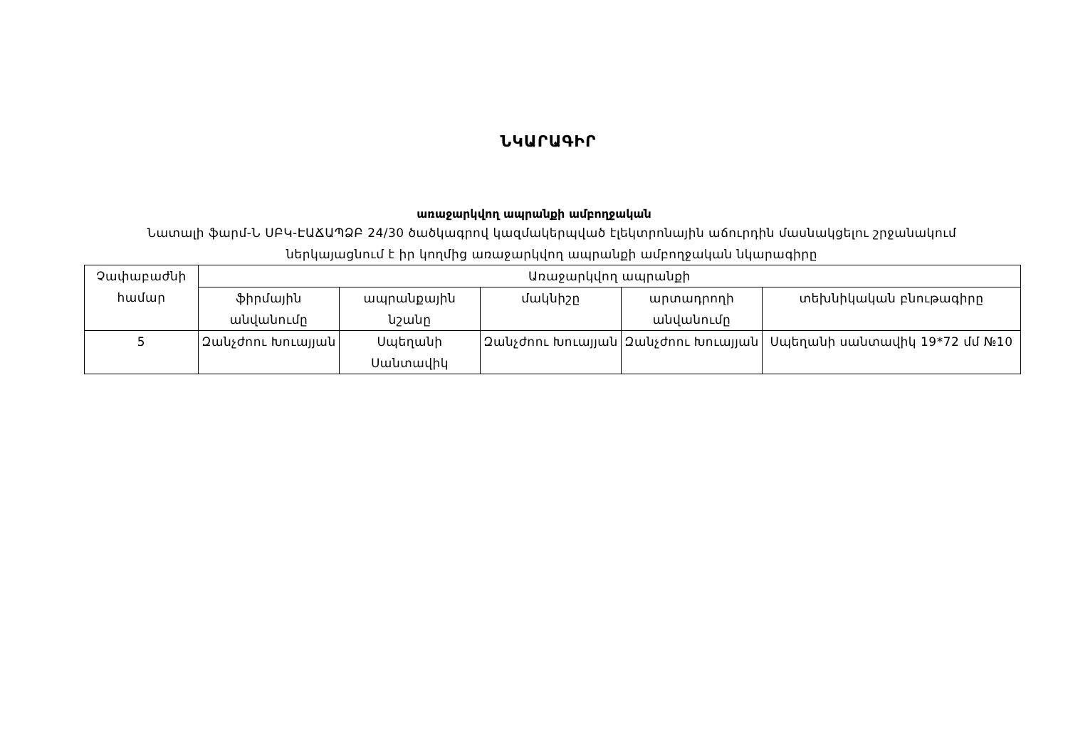ՆԿԱՐԱԳԻՐ
առաջարկվող ապրանքի ամբողջական
Նատալի ֆարմ-Ն ՍԲԿ-ԷԱՃԱՊՁԲ 24/30 ծածկագրով կազմակերպված էլեկտրոնային աճուրդին մասնակցելու շրջանակում ներկայացնում է իր կողմից առաջարկվող ապրանքի ամբողջական նկարագիրը
| Չափաբաժնի համար | Առաջարկվող ապրանքի | | | | |
| --- | --- | --- | --- | --- | --- |
| | ֆիրմային անվանումը | ապրանքային նշանը | մակնիշը | արտադրողի անվանումը | տեխնիկական բնութագիրը |
| 5 | Զանչժոու Խուայյան | Սպեղանի Սանտավիկ | Զանչժոու Խուայյան | Զանչժոու Խուայյան | Սպեղանի սանտավիկ 19*72 մմ №10 |